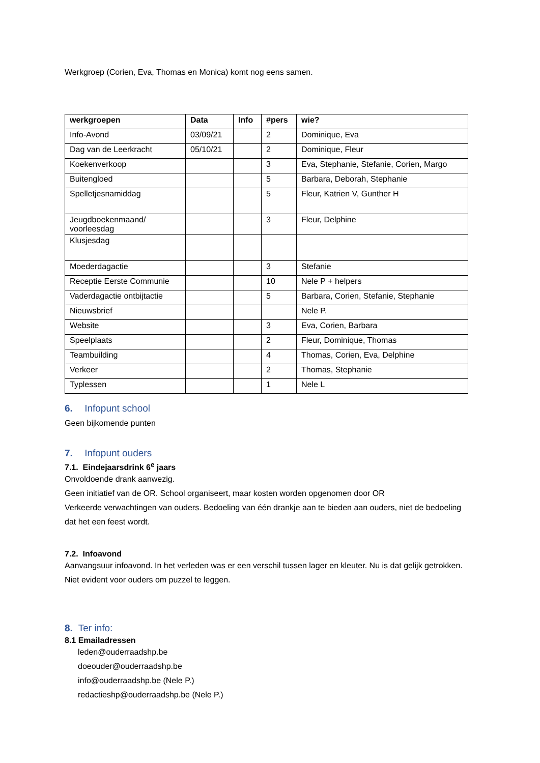Werkgroep (Corien, Eva, Thomas en Monica) komt nog eens samen.
| werkgroepen | Data | Info | #pers | wie? |
| --- | --- | --- | --- | --- |
| Info-Avond | 03/09/21 | | 2 | Dominique, Eva |
| Dag van de Leerkracht | 05/10/21 | | 2 | Dominique, Fleur |
| Koekenverkoop | | | 3 | Eva, Stephanie, Stefanie, Corien, Margo |
| Buitengloed | | | 5 | Barbara, Deborah, Stephanie |
| Spelletjesnamiddag | | | 5 | Fleur, Katrien V, Gunther H |
| Jeugdboekenmaand/ voorleesdag | | | 3 | Fleur, Delphine |
| Klusjesdag | | | | |
| Moederdagactie | | | 3 | Stefanie |
| Receptie Eerste Communie | | | 10 | Nele P + helpers |
| Vaderdagactie ontbijtactie | | | 5 | Barbara, Corien, Stefanie, Stephanie |
| Nieuwsbrief | | | | Nele P. |
| Website | | | 3 | Eva, Corien, Barbara |
| Speelplaats | | | 2 | Fleur, Dominique, Thomas |
| Teambuilding | | | 4 | Thomas, Corien, Eva, Delphine |
| Verkeer | | | 2 | Thomas, Stephanie |
| Typlessen | | | 1 | Nele L |
6. Infopunt school
Geen bijkomende punten
7. Infopunt ouders
7.1. Eindejaarsdrink 6<sup>e</sup> jaars
Onvoldoende drank aanwezig.
Geen initiatief van de OR. School organiseert, maar kosten worden opgenomen door OR
Verkeerde verwachtingen van ouders. Bedoeling van één drankje aan te bieden aan ouders, niet de bedoeling dat het een feest wordt.
7.2. Infoavond
Aanvangsuur infoavond. In het verleden was er een verschil tussen lager en kleuter. Nu is dat gelijk getrokken. Niet evident voor ouders om puzzel te leggen.
8. Ter info:
8.1 Emailadressen
leden@ouderraadshp.be
doeouder@ouderraadshp.be
info@ouderraadshp.be (Nele P.)
redactieshp@ouderraadshp.be (Nele P.)